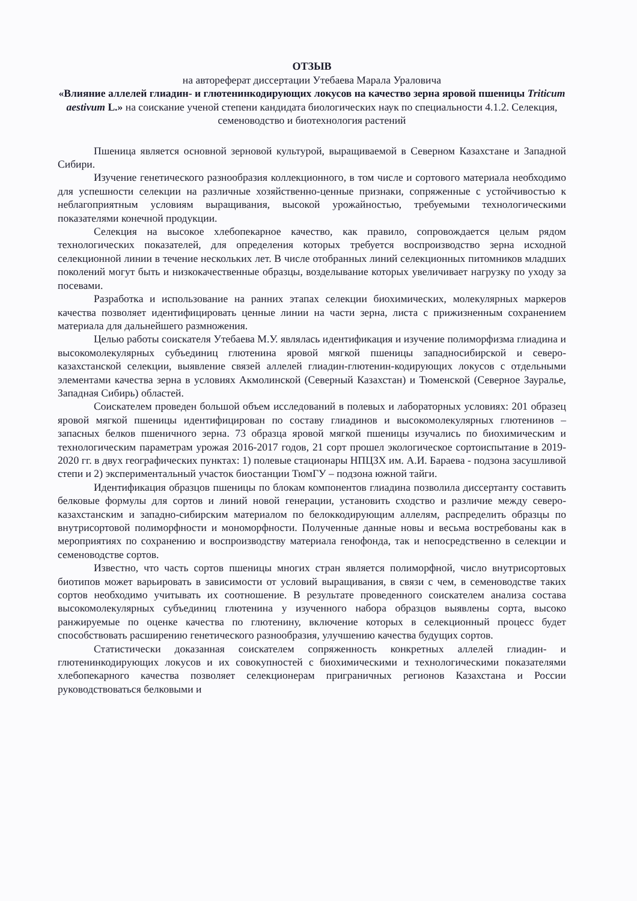ОТЗЫВ
на автореферат диссертации Утебаева Марала Ураловича
«Влияние аллелей глиадин- и глютенинкодирующих локусов на качество зерна яровой пшеницы Triticum aestivum L.» на соискание ученой степени кандидата биологических наук по специальности 4.1.2. Селекция, семеноводство и биотехнология растений
Пшеница является основной зерновой культурой, выращиваемой в Северном Казахстане и Западной Сибири.
Изучение генетического разнообразия коллекционного, в том числе и сортового материала необходимо для успешности селекции на различные хозяйственно-ценные признаки, сопряженные с устойчивостью к неблагоприятным условиям выращивания, высокой урожайностью, требуемыми технологическими показателями конечной продукции.
Селекция на высокое хлебопекарное качество, как правило, сопровождается целым рядом технологических показателей, для определения которых требуется воспроизводство зерна исходной селекционной линии в течение нескольких лет. В числе отобранных линий селекционных питомников младших поколений могут быть и низкокачественные образцы, возделывание которых увеличивает нагрузку по уходу за посевами.
Разработка и использование на ранних этапах селекции биохимических, молекулярных маркеров качества позволяет идентифицировать ценные линии на части зерна, листа с прижизненным сохранением материала для дальнейшего размножения.
Целью работы соискателя Утебаева М.У. являлась идентификация и изучение полиморфизма глиадина и высокомолекулярных субъединиц глютенина яровой мягкой пшеницы западносибирской и северо-казахстанской селекции, выявление связей аллелей глиадин-глютенин-кодирующих локусов с отдельными элементами качества зерна в условиях Акмолинской (Северный Казахстан) и Тюменской (Северное Зауралье, Западная Сибирь) областей.
Соискателем проведен большой объем исследований в полевых и лабораторных условиях: 201 образец яровой мягкой пшеницы идентифицирован по составу глиадинов и высокомолекулярных глютенинов – запасных белков пшеничного зерна. 73 образца яровой мягкой пшеницы изучались по биохимическим и технологическим параметрам урожая 2016-2017 годов, 21 сорт прошел экологическое сортоиспытание в 2019-2020 гг. в двух географических пунктах: 1) полевые стационары НПЦЗХ им. А.И. Бараева - подзона засушливой степи и 2) экспериментальный участок биостанции ТюмГУ – подзона южной тайги.
Идентификация образцов пшеницы по блокам компонентов глиадина позволила диссертанту составить белковые формулы для сортов и линий новой генерации, установить сходство и различие между северо-казахстанским и западно-сибирским материалом по белоккодирующим аллелям, распределить образцы по внутрисортовой полиморфности и мономорфности. Полученные данные новы и весьма востребованы как в мероприятиях по сохранению и воспроизводству материала генофонда, так и непосредственно в селекции и семеноводстве сортов.
Известно, что часть сортов пшеницы многих стран является полиморфной, число внутрисортовых биотипов может варьировать в зависимости от условий выращивания, в связи с чем, в семеноводстве таких сортов необходимо учитывать их соотношение. В результате проведенного соискателем анализа состава высокомолекулярных субъединиц глютенина у изученного набора образцов выявлены сорта, высоко ранжируемые по оценке качества по глютенину, включение которых в селекционный процесс будет способствовать расширению генетического разнообразия, улучшению качества будущих сортов.
Статистически доказанная соискателем сопряженность конкретных аллелей глиадин- и глютенинкодирующих локусов и их совокупностей с биохимическими и технологическими показателями хлебопекарного качества позволяет селекционерам приграничных регионов Казахстана и России руководствоваться белковыми и